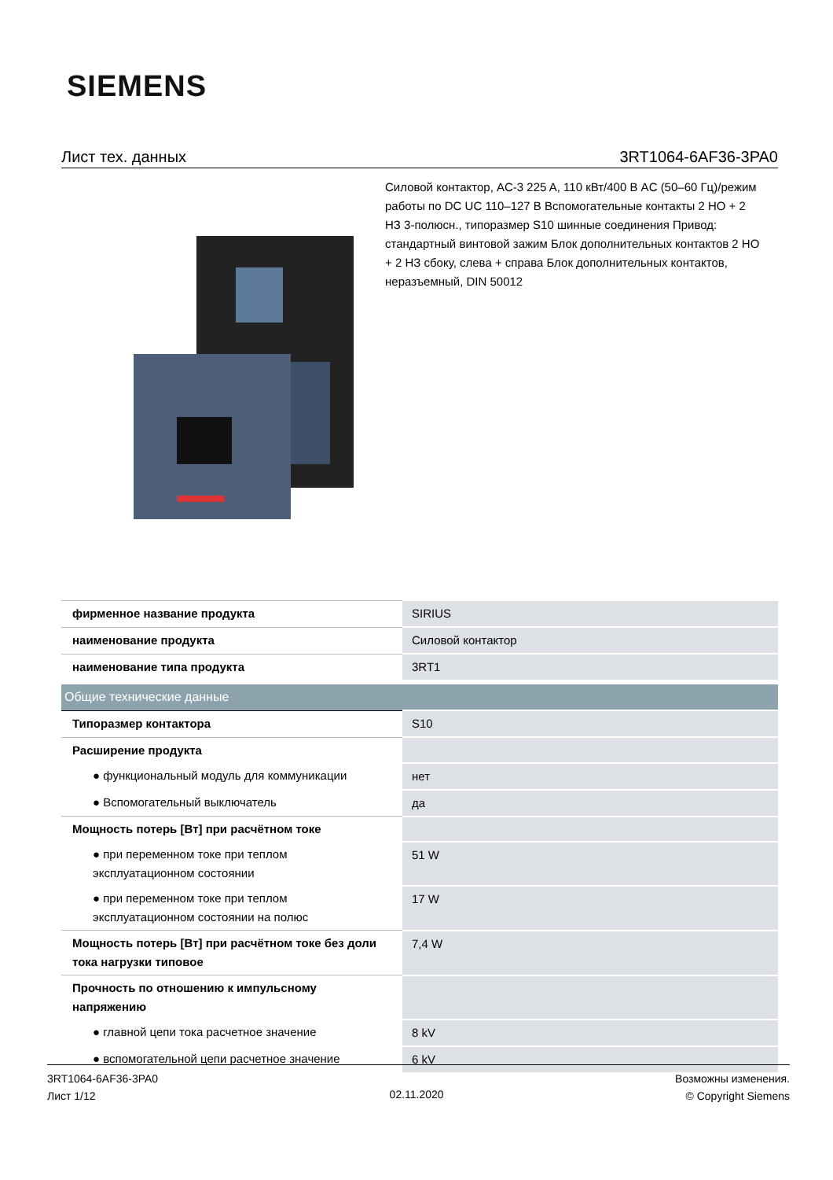SIEMENS
Лист тех. данных 3RT1064-6AF36-3PA0
Силовой контактор, AC-3 225 A, 110 кВт/400 В AC (50–60 Гц)/режим работы по DC UC 110–127 В Вспомогательные контакты 2 НО + 2 НЗ 3-полюсн., типоразмер S10 шинные соединения Привод: стандартный винтовой зажим Блок дополнительных контактов 2 НО + 2 НЗ сбоку, слева + справа Блок дополнительных контактов, неразъемный, DIN 50012
| фирменное название продукта | SIRIUS |
| наименование продукта | Силовой контактор |
| наименование типа продукта | 3RT1 |
| Общие технические данные | |
| Типоразмер контактора | S10 |
| Расширение продукта | |
| ● функциональный модуль для коммуникации | нет |
| ● Вспомогательный выключатель | да |
| Мощность потерь [Вт] при расчётном токе | |
| ● при переменном токе при теплом эксплуатационном состоянии | 51 W |
| ● при переменном токе при теплом эксплуатационном состоянии на полюс | 17 W |
| Мощность потерь [Вт] при расчётном токе без доли тока нагрузки типовое | 7,4 W |
| Прочность по отношению к импульсному напряжению | |
| ● главной цепи тока расчетное значение | 8 kV |
| ● вспомогательной цепи расчетное значение | 6 kV |
3RT1064-6AF36-3PA0
Лист 1/12
02.11.2020
Возможны изменения.
© Copyright Siemens